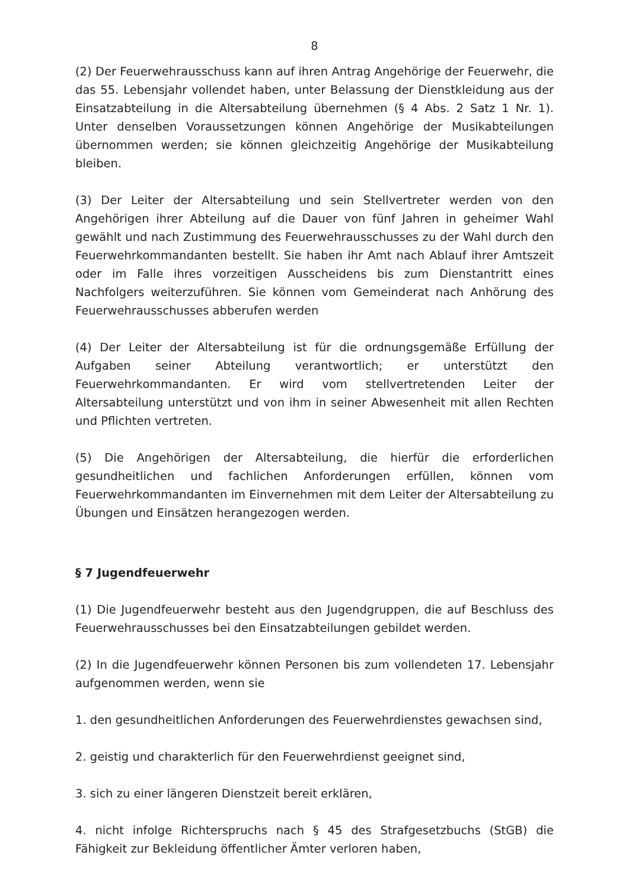8
(2) Der Feuerwehrausschuss kann auf ihren Antrag Angehörige der Feuerwehr, die das 55. Lebensjahr vollendet haben, unter Belassung der Dienstkleidung aus der Einsatzabteilung in die Altersabteilung übernehmen (§ 4 Abs. 2 Satz 1 Nr. 1). Unter denselben Voraussetzungen können Angehörige der Musikabteilungen übernommen werden; sie können gleichzeitig Angehörige der Musikabteilung bleiben.
(3) Der Leiter der Altersabteilung und sein Stellvertreter werden von den Angehörigen ihrer Abteilung auf die Dauer von fünf Jahren in geheimer Wahl gewählt und nach Zustimmung des Feuerwehrausschusses zu der Wahl durch den Feuerwehrkommandanten bestellt. Sie haben ihr Amt nach Ablauf ihrer Amtszeit oder im Falle ihres vorzeitigen Ausscheidens bis zum Dienstantritt eines Nachfolgers weiterzuführen. Sie können vom Gemeinderat nach Anhörung des Feuerwehrausschusses abberufen werden
(4) Der Leiter der Altersabteilung ist für die ordnungsgemäße Erfüllung der Aufgaben seiner Abteilung verantwortlich; er unterstützt den Feuerwehrkommandanten. Er wird vom stellvertretenden Leiter der Altersabteilung unterstützt und von ihm in seiner Abwesenheit mit allen Rechten und Pflichten vertreten.
(5) Die Angehörigen der Altersabteilung, die hierfür die erforderlichen gesundheitlichen und fachlichen Anforderungen erfüllen, können vom Feuerwehrkommandanten im Einvernehmen mit dem Leiter der Altersabteilung zu Übungen und Einsätzen herangezogen werden.
§ 7 Jugendfeuerwehr
(1) Die Jugendfeuerwehr besteht aus den Jugendgruppen, die auf Beschluss des Feuerwehrausschusses bei den Einsatzabteilungen gebildet werden.
(2) In die Jugendfeuerwehr können Personen bis zum vollendeten 17. Lebensjahr aufgenommen werden, wenn sie
1. den gesundheitlichen Anforderungen des Feuerwehrdienstes gewachsen sind,
2. geistig und charakterlich für den Feuerwehrdienst geeignet sind,
3. sich zu einer längeren Dienstzeit bereit erklären,
4. nicht infolge Richterspruchs nach § 45 des Strafgesetzbuchs (StGB) die Fähigkeit zur Bekleidung öffentlicher Ämter verloren haben,